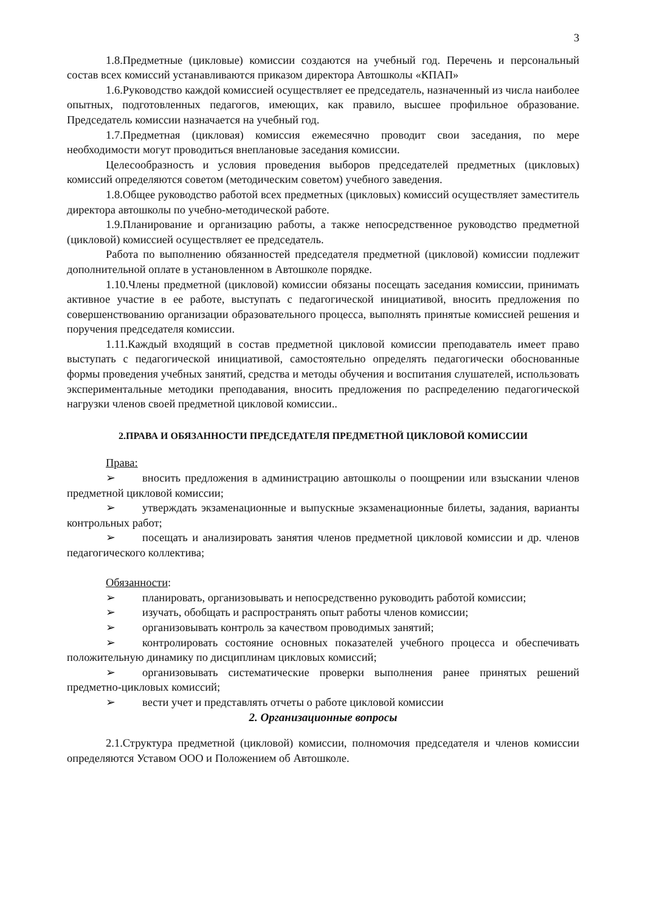3
1.8.Предметные (цикловые) комиссии создаются на учебный год. Перечень и персональный состав всех комиссий устанавливаются приказом директора Автошколы «КПАП»
1.6.Руководство каждой комиссией осуществляет ее председатель, назначенный из числа наиболее опытных, подготовленных педагогов, имеющих, как правило, высшее профильное образование. Председатель комиссии назначается на учебный год.
1.7.Предметная (цикловая) комиссия ежемесячно проводит свои заседания, по мере необходимости могут проводиться внеплановые заседания комиссии.
Целесообразность и условия проведения выборов председателей предметных (цикловых) комиссий определяются советом (методическим советом) учебного заведения.
1.8.Общее руководство работой всех предметных (цикловых) комиссий осуществляет заместитель директора автошколы по учебно-методической работе.
1.9.Планирование и организацию работы, а также непосредственное руководство предметной (цикловой) комиссией осуществляет ее председатель.
Работа по выполнению обязанностей председателя предметной (цикловой) комиссии подлежит дополнительной оплате в установленном в Автошколе порядке.
1.10.Члены предметной (цикловой) комиссии обязаны посещать заседания комиссии, принимать активное участие в ее работе, выступать с педагогической инициативой, вносить предложения по совершенствованию организации образовательного процесса, выполнять принятые комиссией решения и поручения председателя комиссии.
1.11.Каждый входящий в состав предметной цикловой комиссии преподаватель имеет право выступать с педагогической инициативой, самостоятельно определять педагогически обоснованные формы проведения учебных занятий, средства и методы обучения и воспитания слушателей, использовать экспериментальные методики преподавания, вносить предложения по распределению педагогической нагрузки членов своей предметной цикловой комиссии..
2.ПРАВА И ОБЯЗАННОСТИ ПРЕДСЕДАТЕЛЯ ПРЕДМЕТНОЙ ЦИКЛОВОЙ КОМИССИИ
Права:
➢ вносить предложения в администрацию автошколы о поощрении или взыскании членов предметной цикловой комиссии;
➢ утверждать экзаменационные и выпускные экзаменационные билеты, задания, варианты контрольных работ;
➢ посещать и анализировать занятия членов предметной цикловой комиссии и др. членов педагогического коллектива;
Обязанности:
➢ планировать, организовывать и непосредственно руководить работой комиссии;
➢ изучать, обобщать и распространять опыт работы членов комиссии;
➢ организовывать контроль за качеством проводимых занятий;
➢ контролировать состояние основных показателей учебного процесса и обеспечивать положительную динамику по дисциплинам цикловых комиссий;
➢ организовывать систематические проверки выполнения ранее принятых решений предметно-цикловых комиссий;
➢ вести учет и представлять отчеты о работе цикловой комиссии
2. Организационные вопросы
2.1.Структура предметной (цикловой) комиссии, полномочия председателя и членов комиссии определяются Уставом ООО и Положением об Автошколе.